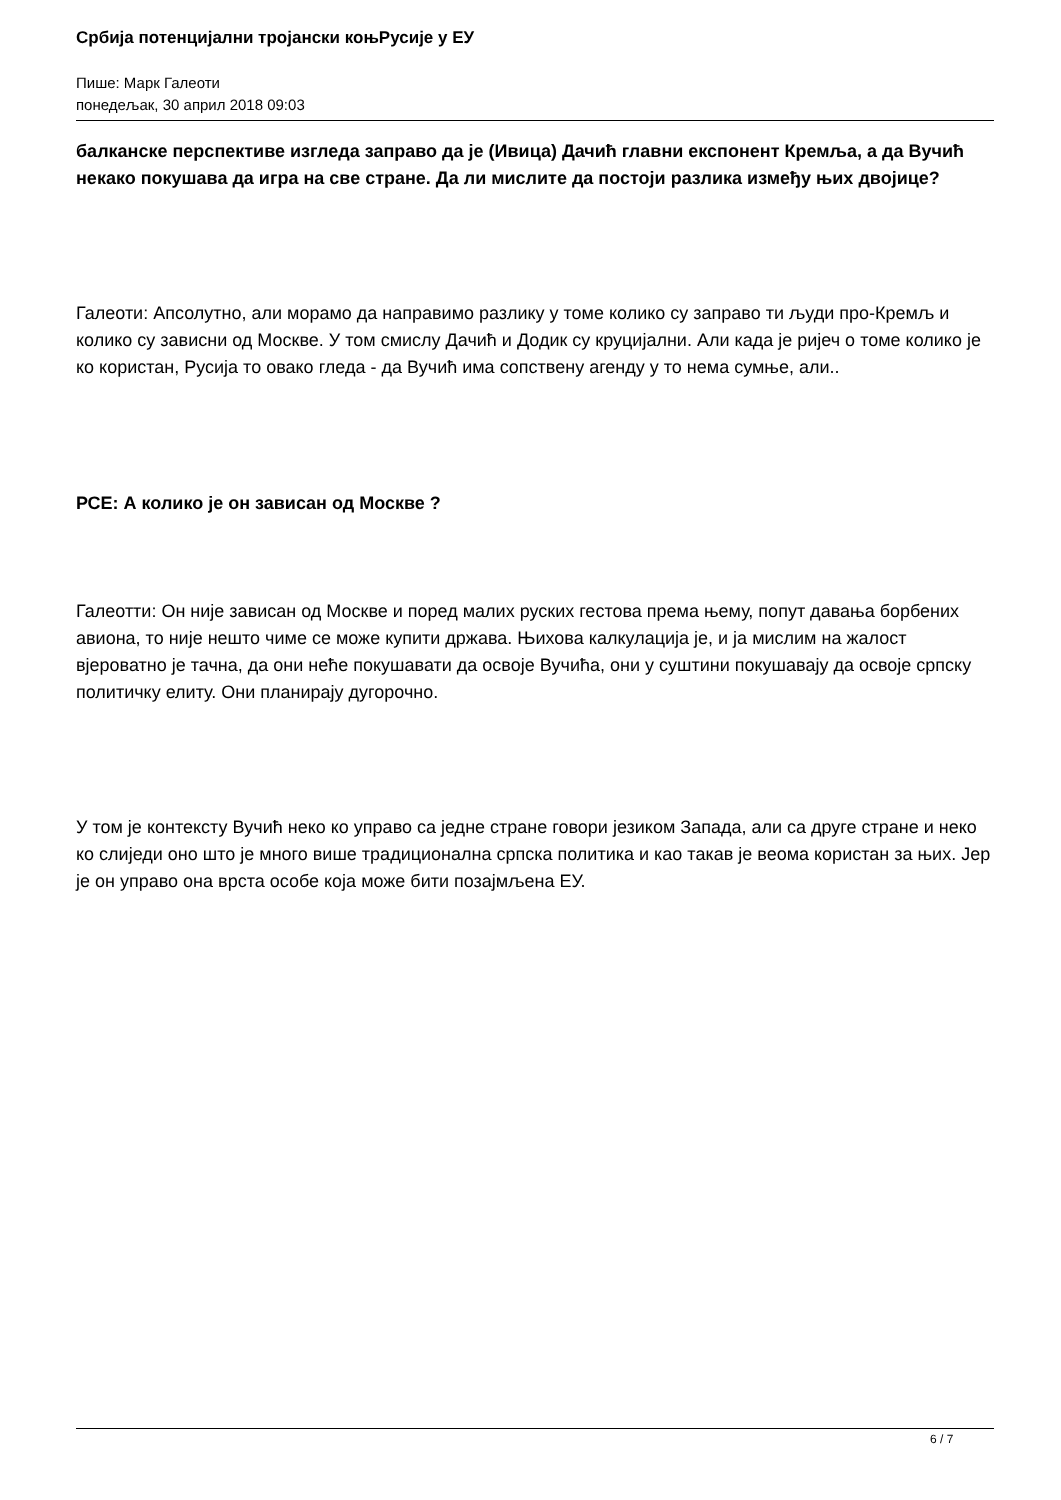Србија потенцијални тројански коњРусије у ЕУ
Пише: Марк Галеоти
понедељак, 30 април 2018 09:03
балканске перспективе изгледа заправо да је (Ивица) Дачић главни експонент Кремља, а да Вучић некако покушава да игра на све стране. Да ли мислите да постоји разлика између њих двојице?
Галеоти: Апсолутно, али морамо да направимо разлику у томе колико су заправо ти људи про-Кремљ и колико су зависни од Москве. У том смислу Дачић и Додик су круцијални. Али када је ријеч о томе колико је ко користан, Русија то овако гледа - да Вучић има сопствену агенду у то нема сумње, али..
РСЕ: А колико је он зависан од Москве ?
Галеотти: Он није зависан од Москве и поред малих руских гестова према њему, попут давања борбених авиона, то није нешто чиме се може купити држава. Њихова калкулација је, и ја мислим на жалост вјероватно је тачна, да они неће покушавати да освоје Вучића, они у суштини покушавају да освоје српску политичку елиту. Они планирају дугорочно.
У том је контексту Вучић неко ко управо са једне стране говори језиком Запада, али са друге стране и неко ко слиједи оно што је много више традиционална српска политика и као такав је веома користан за њих. Јер је он управо она врста особе која може бити позајмљена ЕУ.
6 / 7